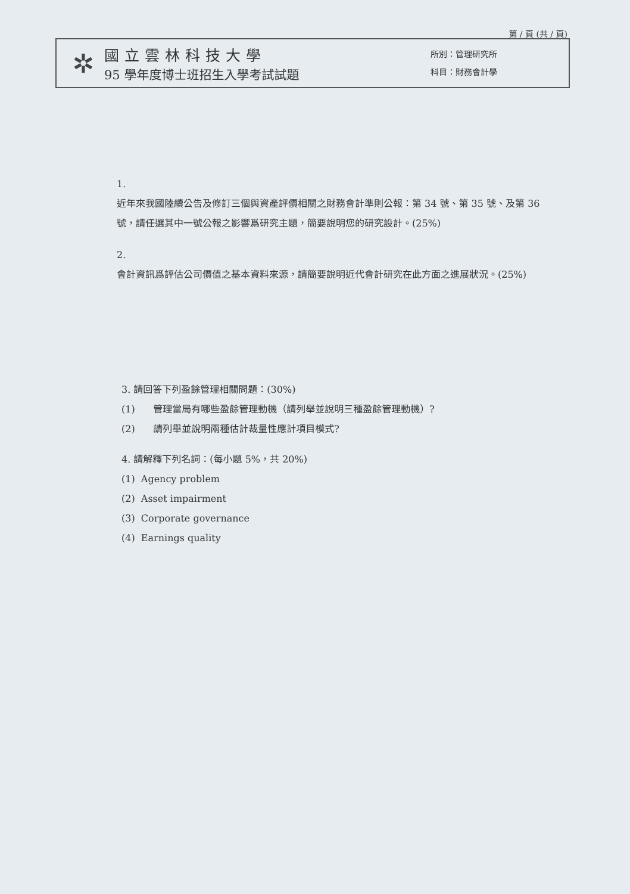第 / 頁 (共 / 頁)
✲
國立雲林科技大學
95 學年度博士班招生入學考試試題
所別：管理研究所
科目：財務會計學
1.
近年來我國陸續公告及修訂三個與資產評價相關之財務會計準則公報：第 34 號、第 35 號、及第 36 號，請任選其中一號公報之影響爲研究主題，簡要說明您的研究設計。(25%)
2.
會計資訊爲評估公司價值之基本資料來源，請簡要說明近代會計研究在此方面之進展狀況。(25%)
3. 請回答下列盈餘管理相關問題：(30%)
(1) 管理當局有哪些盈餘管理動機（請列舉並說明三種盈餘管理動機）?
(2) 請列舉並說明兩種估計裁量性應計項目模式?
4. 請解釋下列名詞：(每小題 5%，共 20%)
(1) Agency problem
(2) Asset impairment
(3) Corporate governance
(4) Earnings quality